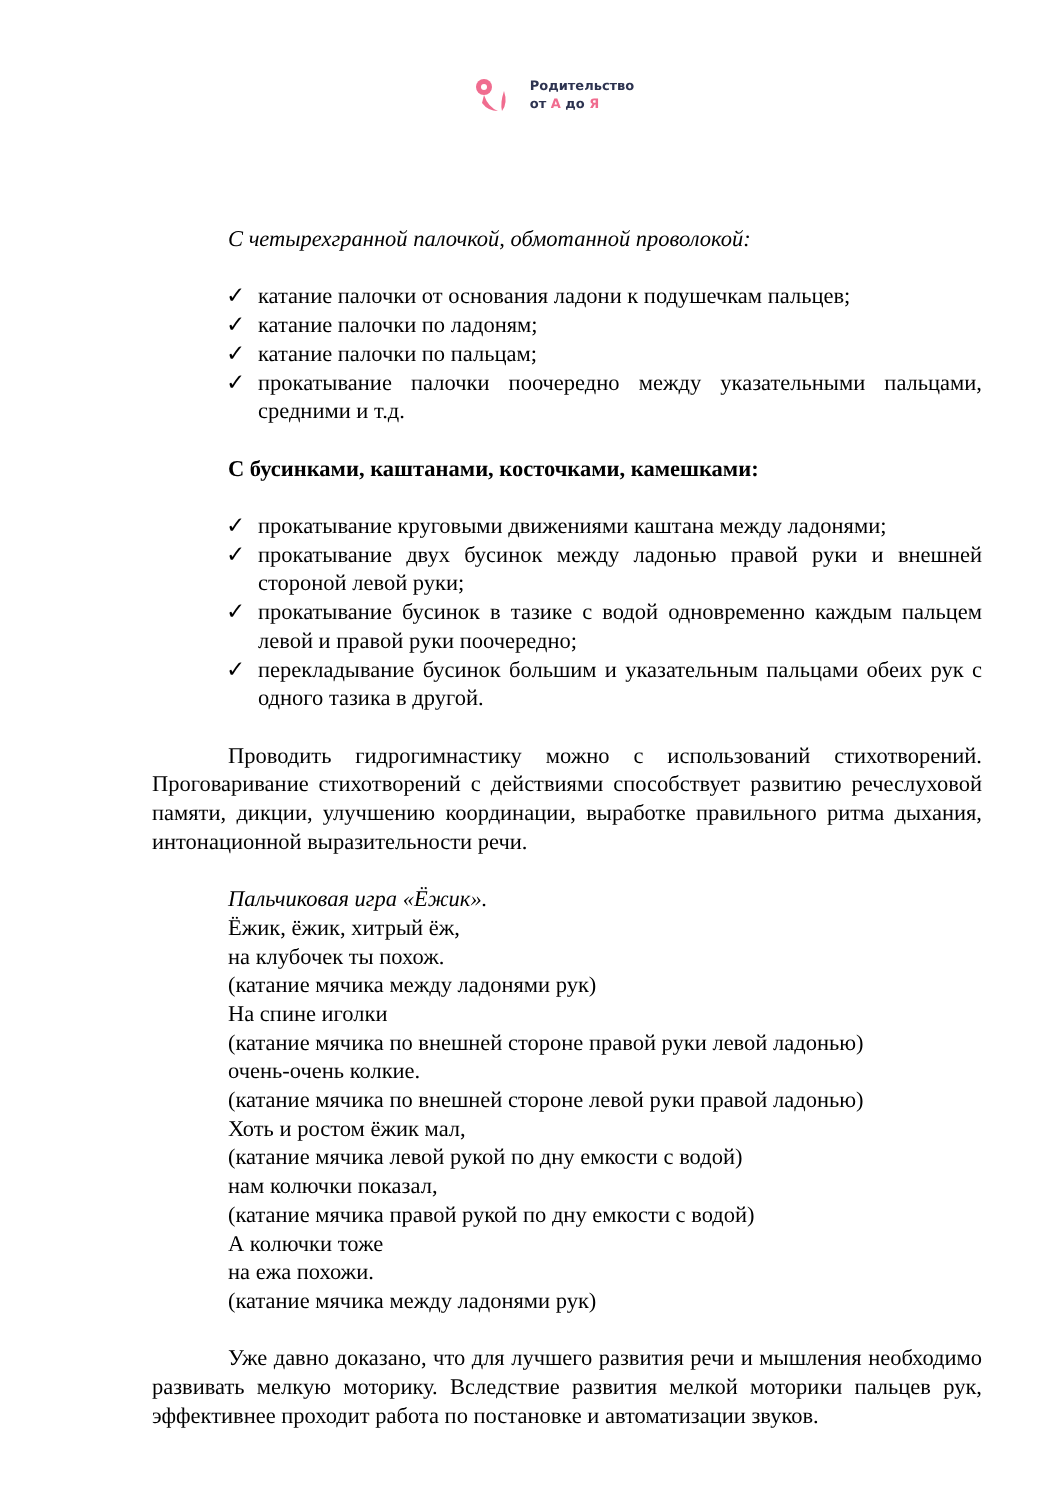Родительство
от А до Я
С четырехгранной палочкой, обмотанной проволокой:
✓ катание палочки от основания ладони к подушечкам пальцев;
✓ катание палочки по ладоням;
✓ катание палочки по пальцам;
✓ прокатывание палочки поочередно между указательными пальцами, средними и т.д.
С бусинками, каштанами, косточками, камешками:
✓ прокатывание круговыми движениями каштана между ладонями;
✓ прокатывание двух бусинок между ладонью правой руки и внешней стороной левой руки;
✓ прокатывание бусинок в тазике с водой одновременно каждым пальцем левой и правой руки поочередно;
✓ перекладывание бусинок большим и указательным пальцами обеих рук с одного тазика в другой.
Проводить гидрогимнастику можно с использований стихотворений. Проговаривание стихотворений с действиями способствует развитию речеслуховой памяти, дикции, улучшению координации, выработке правильного ритма дыхания, интонационной выразительности речи.
Пальчиковая игра «Ёжик».
Ёжик, ёжик, хитрый ёж,
на клубочек ты похож.
(катание мячика между ладонями рук)
На спине иголки
(катание мячика по внешней стороне правой руки левой ладонью)
очень-очень колкие.
(катание мячика по внешней стороне левой руки правой ладонью)
Хоть и ростом ёжик мал,
(катание мячика левой рукой по дну емкости с водой)
нам колючки показал,
(катание мячика правой рукой по дну емкости с водой)
А колючки тоже
на ежа похожи.
(катание мячика между ладонями рук)
Уже давно доказано, что для лучшего развития речи и мышления необходимо развивать мелкую моторику. Вследствие развития мелкой моторики пальцев рук, эффективнее проходит работа по постановке и автоматизации звуков.